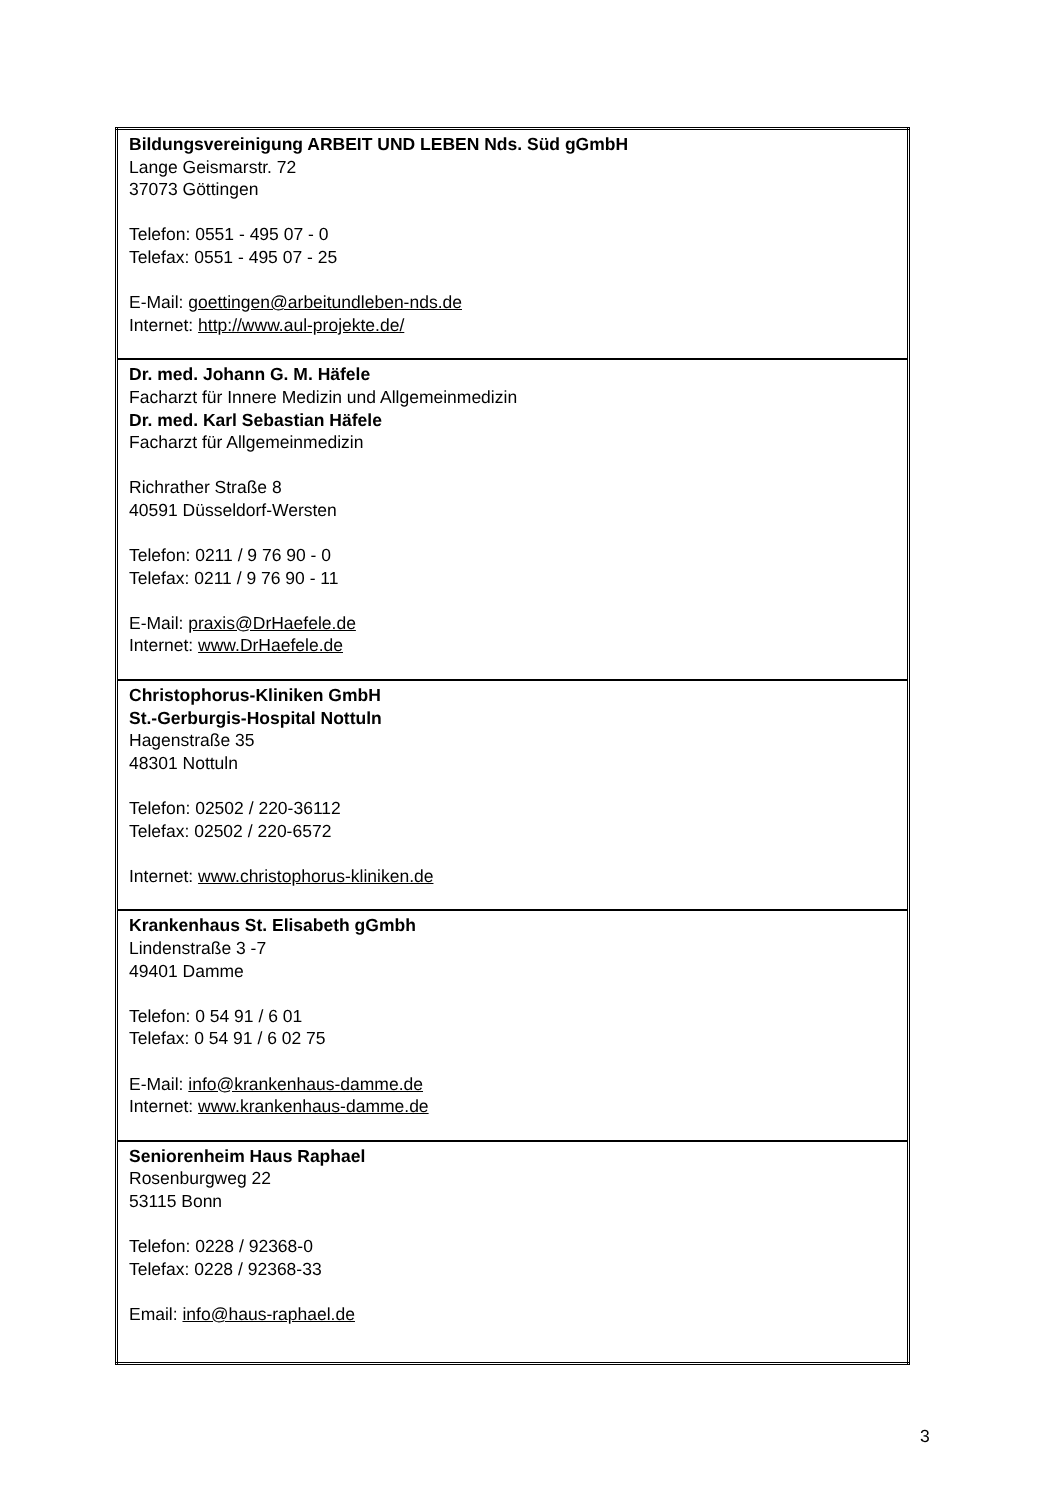| Bildungsvereinigung ARBEIT UND LEBEN Nds. Süd gGmbH Lange Geismarstr. 72 37073 Göttingen Telefon: 0551 - 495 07 - 0 Telefax: 0551 - 495 07 - 25 E-Mail: goettingen@arbeitundleben-nds.de Internet: http://www.aul-projekte.de/ |
| Dr. med. Johann G. M. Häfele Facharzt für Innere Medizin und Allgemeinmedizin Dr. med. Karl Sebastian Häfele Facharzt für Allgemeinmedizin Richrather Straße 8 40591 Düsseldorf-Wersten Telefon: 0211 / 9 76 90 - 0 Telefax: 0211 / 9 76 90 - 11 E-Mail: praxis@DrHaefele.de Internet: www.DrHaefele.de |
| Christophorus-Kliniken GmbH St.-Gerburgis-Hospital Nottuln Hagenstraße 35 48301 Nottuln Telefon: 02502 / 220-36112 Telefax: 02502 / 220-6572 Internet: www.christophorus-kliniken.de |
| Krankenhaus St. Elisabeth gGmbh Lindenstraße 3 -7 49401 Damme Telefon: 0 54 91 / 6 01 Telefax: 0 54 91 / 6 02 75 E-Mail: info@krankenhaus-damme.de Internet: www.krankenhaus-damme.de |
| Seniorenheim Haus Raphael Rosenburgweg 22 53115 Bonn Telefon: 0228 / 92368-0 Telefax: 0228 / 92368-33 Email: info@haus-raphael.de |
3